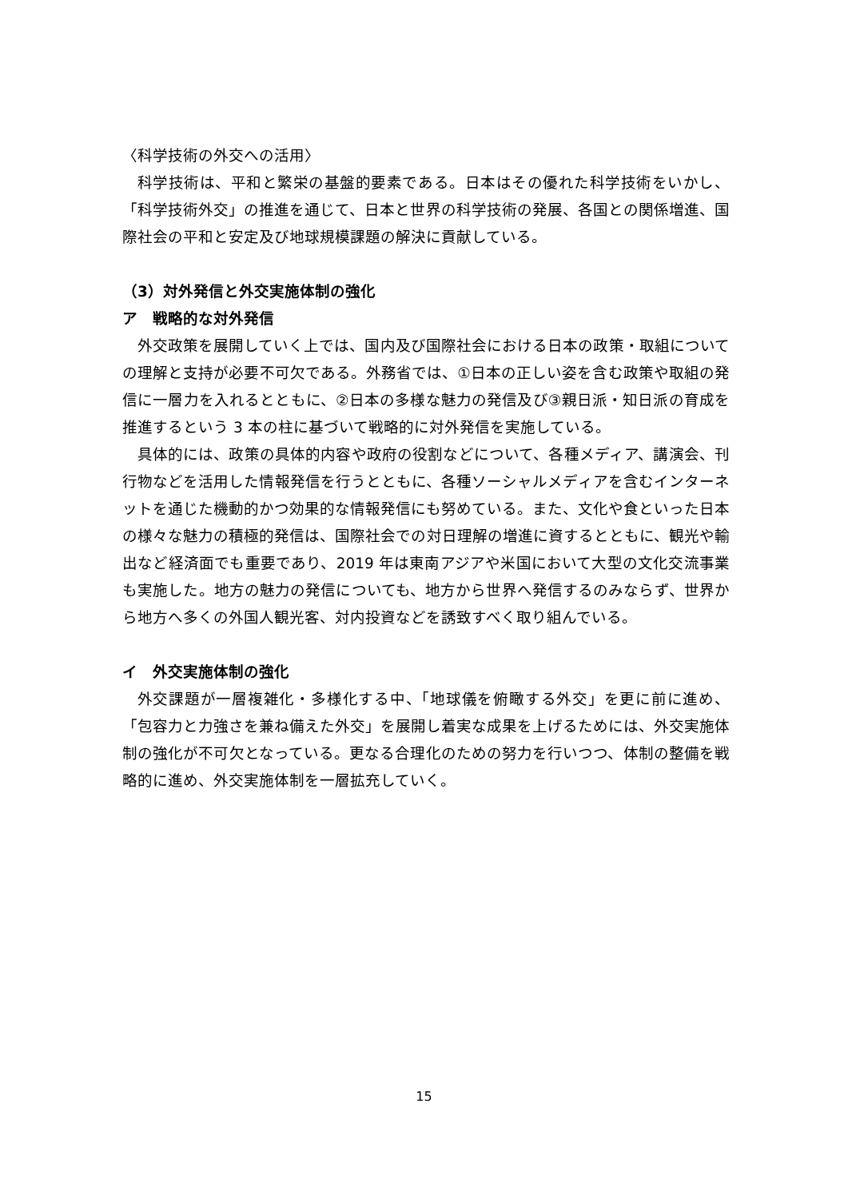〈科学技術の外交への活用〉
科学技術は、平和と繁栄の基盤的要素である。日本はその優れた科学技術をいかし、「科学技術外交」の推進を通じて、日本と世界の科学技術の発展、各国との関係増進、国際社会の平和と安定及び地球規模課題の解決に貢献している。
（3）対外発信と外交実施体制の強化
ア　戦略的な対外発信
外交政策を展開していく上では、国内及び国際社会における日本の政策・取組についての理解と支持が必要不可欠である。外務省では、①日本の正しい姿を含む政策や取組の発信に一層力を入れるとともに、②日本の多様な魅力の発信及び③親日派・知日派の育成を推進するという 3 本の柱に基づいて戦略的に対外発信を実施している。
具体的には、政策の具体的内容や政府の役割などについて、各種メディア、講演会、刊行物などを活用した情報発信を行うとともに、各種ソーシャルメディアを含むインターネットを通じた機動的かつ効果的な情報発信にも努めている。また、文化や食といった日本の様々な魅力の積極的発信は、国際社会での対日理解の増進に資するとともに、観光や輸出など経済面でも重要であり、2019 年は東南アジアや米国において大型の文化交流事業も実施した。地方の魅力の発信についても、地方から世界へ発信するのみならず、世界から地方へ多くの外国人観光客、対内投資などを誘致すべく取り組んでいる。
イ　外交実施体制の強化
外交課題が一層複雑化・多様化する中、「地球儀を俯瞰する外交」を更に前に進め、「包容力と力強さを兼ね備えた外交」を展開し着実な成果を上げるためには、外交実施体制の強化が不可欠となっている。更なる合理化のための努力を行いつつ、体制の整備を戦略的に進め、外交実施体制を一層拡充していく。
15